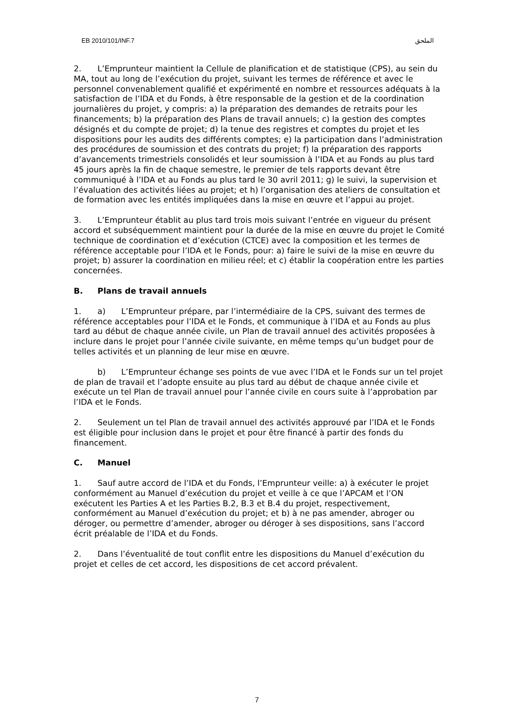EB 2010/101/INF.7 الملحق
2. L’Emprunteur maintient la Cellule de planification et de statistique (CPS), au sein du MA, tout au long de l’exécution du projet, suivant les termes de référence et avec le personnel convenablement qualifié et expérimenté en nombre et ressources adéquats à la satisfaction de l’IDA et du Fonds, à être responsable de la gestion et de la coordination journalières du projet, y compris: a) la préparation des demandes de retraits pour les financements; b) la préparation des Plans de travail annuels; c) la gestion des comptes désignés et du compte de projet; d) la tenue des registres et comptes du projet et les dispositions pour les audits des différents comptes; e) la participation dans l’administration des procédures de soumission et des contrats du projet; f) la préparation des rapports d’avancements trimestriels consolidés et leur soumission à l’IDA et au Fonds au plus tard 45 jours après la fin de chaque semestre, le premier de tels rapports devant être communiqué à l’IDA et au Fonds au plus tard le 30 avril 2011; g) le suivi, la supervision et l’évaluation des activités liées au projet; et h) l’organisation des ateliers de consultation et de formation avec les entités impliquées dans la mise en œuvre et l’appui au projet.
3. L’Emprunteur établit au plus tard trois mois suivant l’entrée en vigueur du présent accord et subséquemment maintient pour la durée de la mise en œuvre du projet le Comité technique de coordination et d’exécution (CTCE) avec la composition et les termes de référence acceptable pour l’IDA et le Fonds, pour: a) faire le suivi de la mise en œuvre du projet; b) assurer la coordination en milieu réel; et c) établir la coopération entre les parties concernées.
B. Plans de travail annuels
1. a) L’Emprunteur prépare, par l’intermédiaire de la CPS, suivant des termes de référence acceptables pour l’IDA et le Fonds, et communique à l’IDA et au Fonds au plus tard au début de chaque année civile, un Plan de travail annuel des activités proposées à inclure dans le projet pour l’année civile suivante, en même temps qu’un budget pour de telles activités et un planning de leur mise en œuvre.
b) L’Emprunteur échange ses points de vue avec l’IDA et le Fonds sur un tel projet de plan de travail et l’adopte ensuite au plus tard au début de chaque année civile et exécute un tel Plan de travail annuel pour l’année civile en cours suite à l’approbation par l’IDA et le Fonds.
2. Seulement un tel Plan de travail annuel des activités approuvé par l’IDA et le Fonds est éligible pour inclusion dans le projet et pour être financé à partir des fonds du financement.
C. Manuel
1. Sauf autre accord de l’IDA et du Fonds, l’Emprunteur veille: a) à exécuter le projet conformément au Manuel d’exécution du projet et veille à ce que l’APCAM et l’ON exécutent les Parties A et les Parties B.2, B.3 et B.4 du projet, respectivement, conformément au Manuel d’exécution du projet; et b) à ne pas amender, abroger ou déroger, ou permettre d’amender, abroger ou déroger à ses dispositions, sans l’accord écrit préalable de l’IDA et du Fonds.
2. Dans l’éventualité de tout conflit entre les dispositions du Manuel d’exécution du projet et celles de cet accord, les dispositions de cet accord prévalent.
7